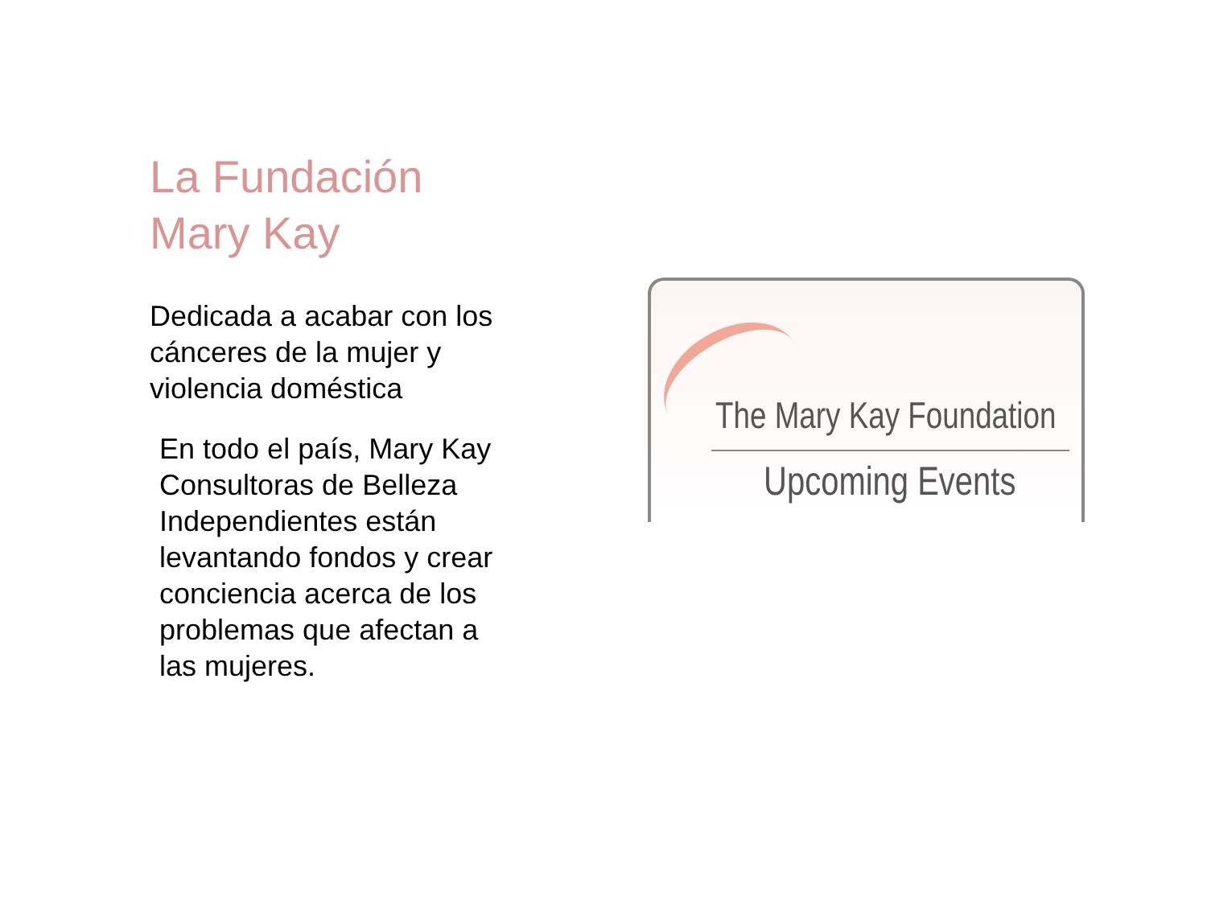La Fundación
Mary Kay
Dedicada a acabar con los cánceres de la mujer y violencia doméstica
En todo el país, Mary Kay Consultoras de Belleza Independientes están levantando fondos y crear conciencia acerca de los problemas que afectan a las mujeres.
The Mary Kay Foundation
Upcoming Events